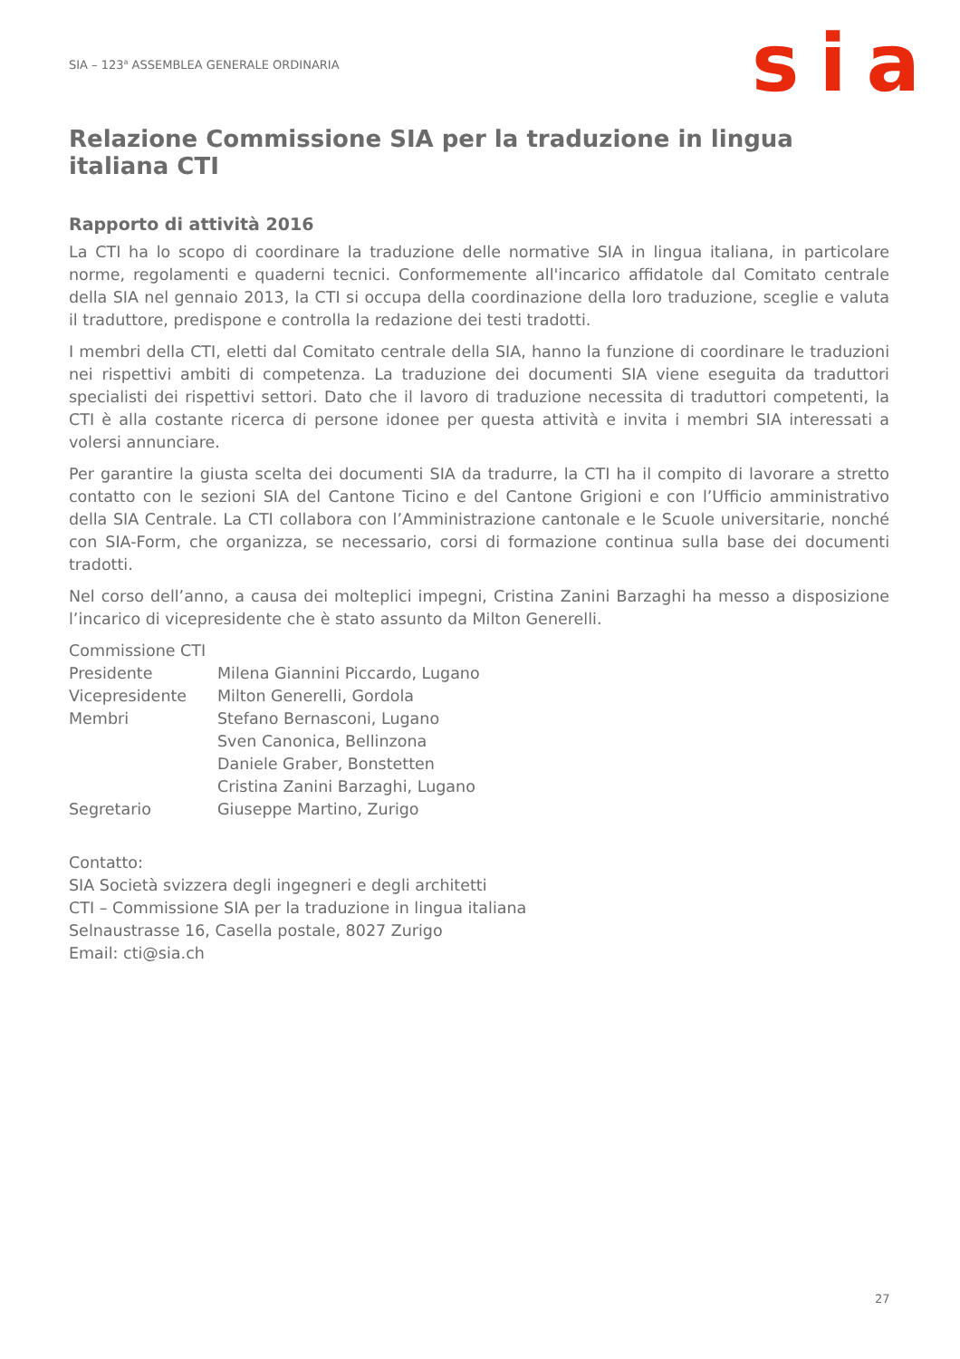SIA – 123<sup>a</sup> ASSEMBLEA GENERALE ORDINARIA
sia
Relazione Commissione SIA per la traduzione in lingua italiana CTI
Rapporto di attività 2016
La CTI ha lo scopo di coordinare la traduzione delle normative SIA in lingua italiana, in particolare norme, regolamenti e quaderni tecnici. Conformemente all'incarico affidatole dal Comitato centrale della SIA nel gennaio 2013, la CTI si occupa della coordinazione della loro traduzione, sceglie e valuta il traduttore, predispone e controlla la redazione dei testi tradotti.
I membri della CTI, eletti dal Comitato centrale della SIA, hanno la funzione di coordinare le traduzioni nei rispettivi ambiti di competenza. La traduzione dei documenti SIA viene eseguita da traduttori specialisti dei rispettivi settori. Dato che il lavoro di traduzione necessita di traduttori competenti, la CTI è alla costante ricerca di persone idonee per questa attività e invita i membri SIA interessati a volersi annunciare.
Per garantire la giusta scelta dei documenti SIA da tradurre, la CTI ha il compito di lavorare a stretto contatto con le sezioni SIA del Cantone Ticino e del Cantone Grigioni e con l’Ufficio amministrativo della SIA Centrale. La CTI collabora con l’Amministrazione cantonale e le Scuole universitarie, nonché con SIA-Form, che organizza, se necessario, corsi di formazione continua sulla base dei documenti tradotti.
Nel corso dell’anno, a causa dei molteplici impegni, Cristina Zanini Barzaghi ha messo a disposizione l’incarico di vicepresidente che è stato assunto da Milton Generelli.
| Commissione CTI | |
| Presidente | Milena Giannini Piccardo, Lugano |
| Vicepresidente | Milton Generelli, Gordola |
| Membri | Stefano Bernasconi, Lugano |
| | Sven Canonica, Bellinzona |
| | Daniele Graber, Bonstetten |
| | Cristina Zanini Barzaghi, Lugano |
| Segretario | Giuseppe Martino, Zurigo |
Contatto:
SIA Società svizzera degli ingegneri e degli architetti
CTI – Commissione SIA per la traduzione in lingua italiana
Selnaustrasse 16, Casella postale, 8027 Zurigo
Email: cti@sia.ch
27